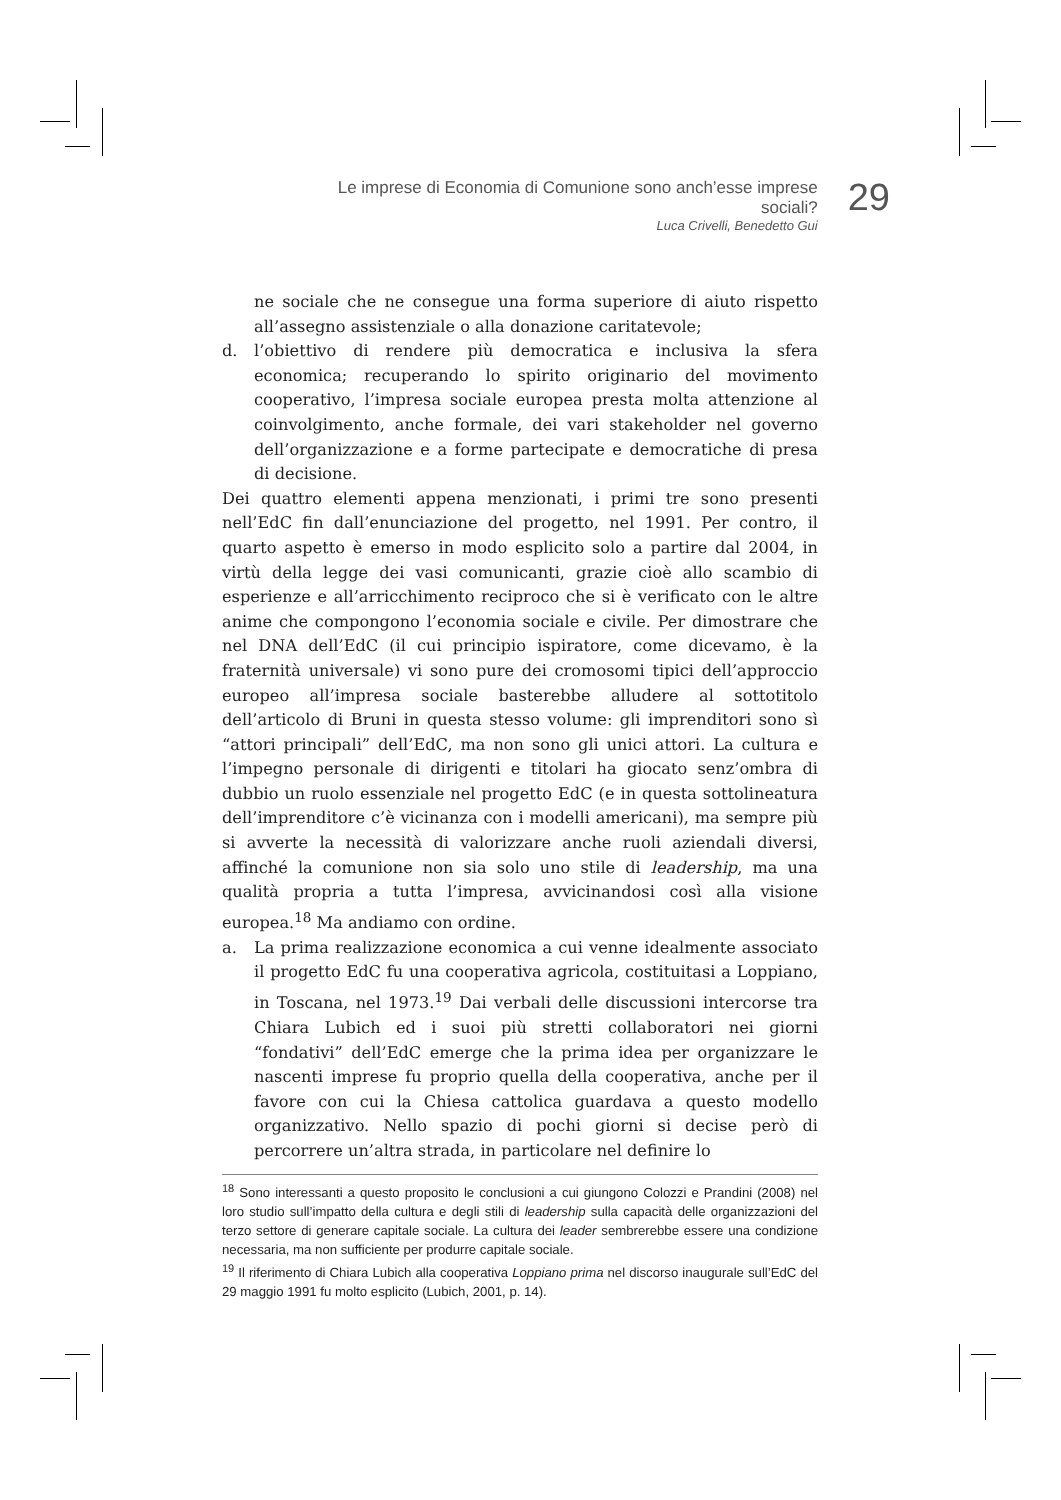Le imprese di Economia di Comunione sono anch’esse imprese sociali?
Luca Crivelli, Benedetto Gui
29
ne sociale che ne consegue una forma superiore di aiuto rispetto all’assegno assistenziale o alla donazione caritatevole;
d. l’obiettivo di rendere più democratica e inclusiva la sfera economica; recuperando lo spirito originario del movimento cooperativo, l’impresa sociale europea presta molta attenzione al coinvolgimento, anche formale, dei vari stakeholder nel governo dell’organizzazione e a forme partecipate e democratiche di presa di decisione.
Dei quattro elementi appena menzionati, i primi tre sono presenti nell’EdC fin dall’enunciazione del progetto, nel 1991. Per contro, il quarto aspetto è emerso in modo esplicito solo a partire dal 2004, in virtù della legge dei vasi comunicanti, grazie cioè allo scambio di esperienze e all’arricchimento reciproco che si è verificato con le altre anime che compongono l’economia sociale e civile. Per dimostrare che nel DNA dell’EdC (il cui principio ispiratore, come dicevamo, è la fraternità universale) vi sono pure dei cromosomi tipici dell’approccio europeo all’impresa sociale basterebbe alludere al sottotitolo dell’articolo di Bruni in questa stesso volume: gli imprenditori sono sì “attori principali” dell’EdC, ma non sono gli unici attori. La cultura e l’impegno personale di dirigenti e titolari ha giocato senz’ombra di dubbio un ruolo essenziale nel progetto EdC (e in questa sottolineatura dell’imprenditore c’è vicinanza con i modelli americani), ma sempre più si avverte la necessità di valorizzare anche ruoli aziendali diversi, affinché la comunione non sia solo uno stile di leadership, ma una qualità propria a tutta l’impresa, avvicinandosi così alla visione europea.<sup>18</sup> Ma andiamo con ordine.
a. La prima realizzazione economica a cui venne idealmente associato il progetto EdC fu una cooperativa agricola, costituitasi a Loppiano, in Toscana, nel 1973.<sup>19</sup> Dai verbali delle discussioni intercorse tra Chiara Lubich ed i suoi più stretti collaboratori nei giorni “fondativi” dell’EdC emerge che la prima idea per organizzare le nascenti imprese fu proprio quella della cooperativa, anche per il favore con cui la Chiesa cattolica guardava a questo modello organizzativo. Nello spazio di pochi giorni si decise però di percorrere un’altra strada, in particolare nel definire lo
<sup>18</sup> Sono interessanti a questo proposito le conclusioni a cui giungono Colozzi e Prandini (2008) nel loro studio sull’impatto della cultura e degli stili di leadership sulla capacità delle organizzazioni del terzo settore di generare capitale sociale. La cultura dei leader sembrerebbe essere una condizione necessaria, ma non sufficiente per produrre capitale sociale.
<sup>19</sup> Il riferimento di Chiara Lubich alla cooperativa Loppiano prima nel discorso inaugurale sull’EdC del 29 maggio 1991 fu molto esplicito (Lubich, 2001, p. 14).